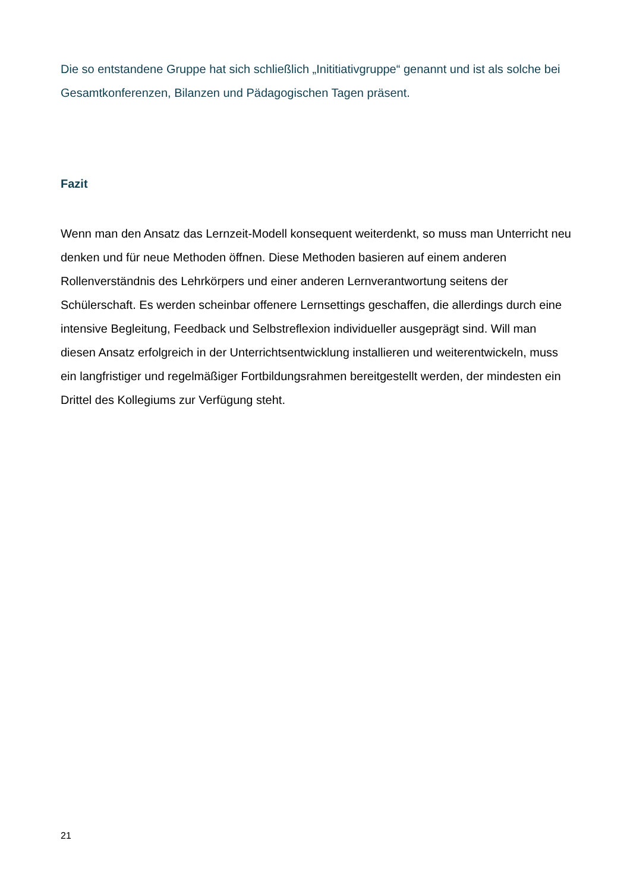Die so entstandene Gruppe hat sich schließlich „Inititiativgruppe“ genannt und ist als solche bei Gesamtkonferenzen, Bilanzen und Pädagogischen Tagen präsent.
Fazit
Wenn man den Ansatz das Lernzeit-Modell konsequent weiterdenkt, so muss man Unterricht neu denken und für neue Methoden öffnen. Diese Methoden basieren auf einem anderen Rollenverständnis des Lehrkörpers und einer anderen Lernverantwortung seitens der Schülerschaft. Es werden scheinbar offenere Lernsettings geschaffen, die allerdings durch eine intensive Begleitung, Feedback und Selbstreflexion individueller ausgeprägt sind. Will man diesen Ansatz erfolgreich in der Unterrichtsentwicklung installieren und weiterentwickeln, muss ein langfristiger und regelmäßiger Fortbildungsrahmen bereitgestellt werden, der mindesten ein Drittel des Kollegiums zur Verfügung steht.
21